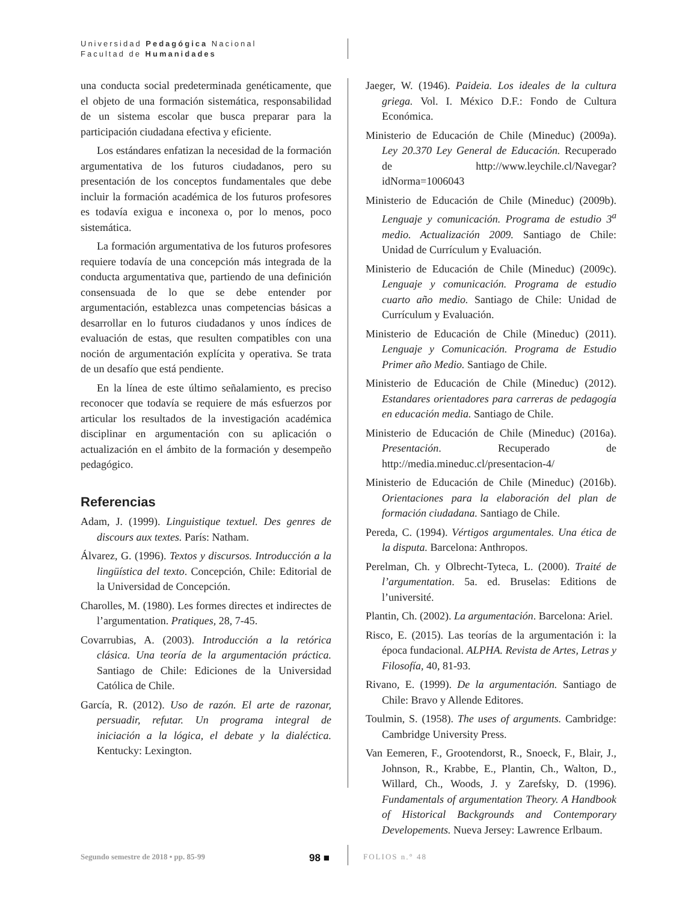Universidad Pedagógica Nacional
Facultad de Humanidades
una conducta social predeterminada genéticamente, que el objeto de una formación sistemática, responsabilidad de un sistema escolar que busca preparar para la participación ciudadana efectiva y eficiente.
Los estándares enfatizan la necesidad de la formación argumentativa de los futuros ciudadanos, pero su presentación de los conceptos fundamentales que debe incluir la formación académica de los futuros profesores es todavía exigua e inconexa o, por lo menos, poco sistemática.
La formación argumentativa de los futuros profesores requiere todavía de una concepción más integrada de la conducta argumentativa que, partiendo de una definición consensuada de lo que se debe entender por argumentación, establezca unas competencias básicas a desarrollar en lo futuros ciudadanos y unos índices de evaluación de estas, que resulten compatibles con una noción de argumentación explícita y operativa. Se trata de un desafío que está pendiente.
En la línea de este último señalamiento, es preciso reconocer que todavía se requiere de más esfuerzos por articular los resultados de la investigación académica disciplinar en argumentación con su aplicación o actualización en el ámbito de la formación y desempeño pedagógico.
Referencias
Adam, J. (1999). Linguistique textuel. Des genres de discours aux textes. París: Natham.
Álvarez, G. (1996). Textos y discursos. Introducción a la lingüística del texto. Concepción, Chile: Editorial de la Universidad de Concepción.
Charolles, M. (1980). Les formes directes et indirectes de l’argumentation. Pratiques, 28, 7-45.
Covarrubias, A. (2003). Introducción a la retórica clásica. Una teoría de la argumentación práctica. Santiago de Chile: Ediciones de la Universidad Católica de Chile.
García, R. (2012). Uso de razón. El arte de razonar, persuadir, refutar. Un programa integral de iniciación a la lógica, el debate y la dialéctica. Kentucky: Lexington.
Jaeger, W. (1946). Paideia. Los ideales de la cultura griega. Vol. I. México D.F.: Fondo de Cultura Económica.
Ministerio de Educación de Chile (Mineduc) (2009a). Ley 20.370 Ley General de Educación. Recuperado de http://www.leychile.cl/Navegar?idNorma=1006043
Ministerio de Educación de Chile (Mineduc) (2009b). Lenguaje y comunicación. Programa de estudio 3<sup>a</sup> medio. Actualización 2009. Santiago de Chile: Unidad de Currículum y Evaluación.
Ministerio de Educación de Chile (Mineduc) (2009c). Lenguaje y comunicación. Programa de estudio cuarto año medio. Santiago de Chile: Unidad de Currículum y Evaluación.
Ministerio de Educación de Chile (Mineduc) (2011). Lenguaje y Comunicación. Programa de Estudio Primer año Medio. Santiago de Chile.
Ministerio de Educación de Chile (Mineduc) (2012). Estandares orientadores para carreras de pedagogía en educación media. Santiago de Chile.
Ministerio de Educación de Chile (Mineduc) (2016a). Presentación. Recuperado de http://media.mineduc.cl/presentacion-4/
Ministerio de Educación de Chile (Mineduc) (2016b). Orientaciones para la elaboración del plan de formación ciudadana. Santiago de Chile.
Pereda, C. (1994). Vértigos argumentales. Una ética de la disputa. Barcelona: Anthropos.
Perelman, Ch. y Olbrecht-Tyteca, L. (2000). Traité de l’argumentation. 5a. ed. Bruselas: Editions de l’université.
Plantin, Ch. (2002). La argumentación. Barcelona: Ariel.
Risco, E. (2015). Las teorías de la argumentación i: la época fundacional. ALPHA. Revista de Artes, Letras y Filosofía, 40, 81-93.
Rivano, E. (1999). De la argumentación. Santiago de Chile: Bravo y Allende Editores.
Toulmin, S. (1958). The uses of arguments. Cambridge: Cambridge University Press.
Van Eemeren, F., Grootendorst, R., Snoeck, F., Blair, J., Johnson, R., Krabbe, E., Plantin, Ch., Walton, D., Willard, Ch., Woods, J. y Zarefsky, D. (1996). Fundamentals of argumentation Theory. A Handbook of Historical Backgrounds and Contemporary Developements. Nueva Jersey: Lawrence Erlbaum.
Segundo semestre de 2018 • pp. 85-99
98 ■
FOLIOS n.° 48